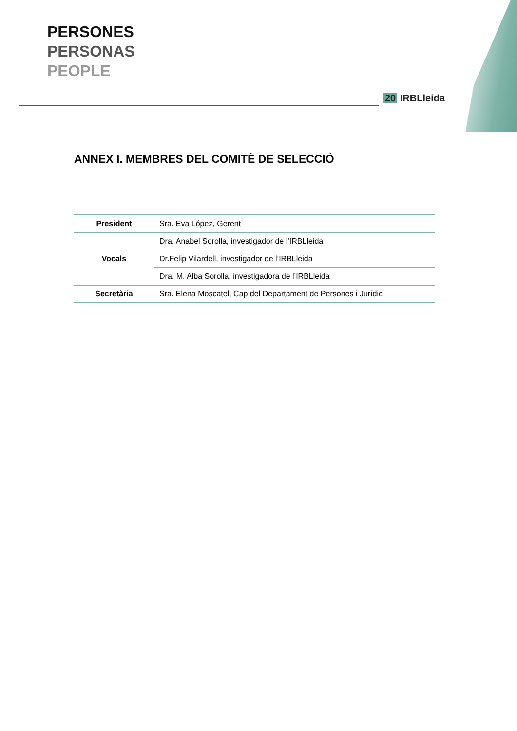PERSONES
PERSONAS
PEOPLE
20 IRBLleida
ANNEX I. MEMBRES DEL COMITÈ DE SELECCIÓ
| President | Sra. Eva López, Gerent |
| Vocals | Dra. Anabel Sorolla, investigador de l’IRBLleida |
| | Dr.Felip Vilardell, investigador de l’IRBLleida |
| | Dra. M. Alba Sorolla, investigadora de l’IRBLleida |
| Secretària | Sra. Elena Moscatel, Cap del Departament de Persones i Jurídic |